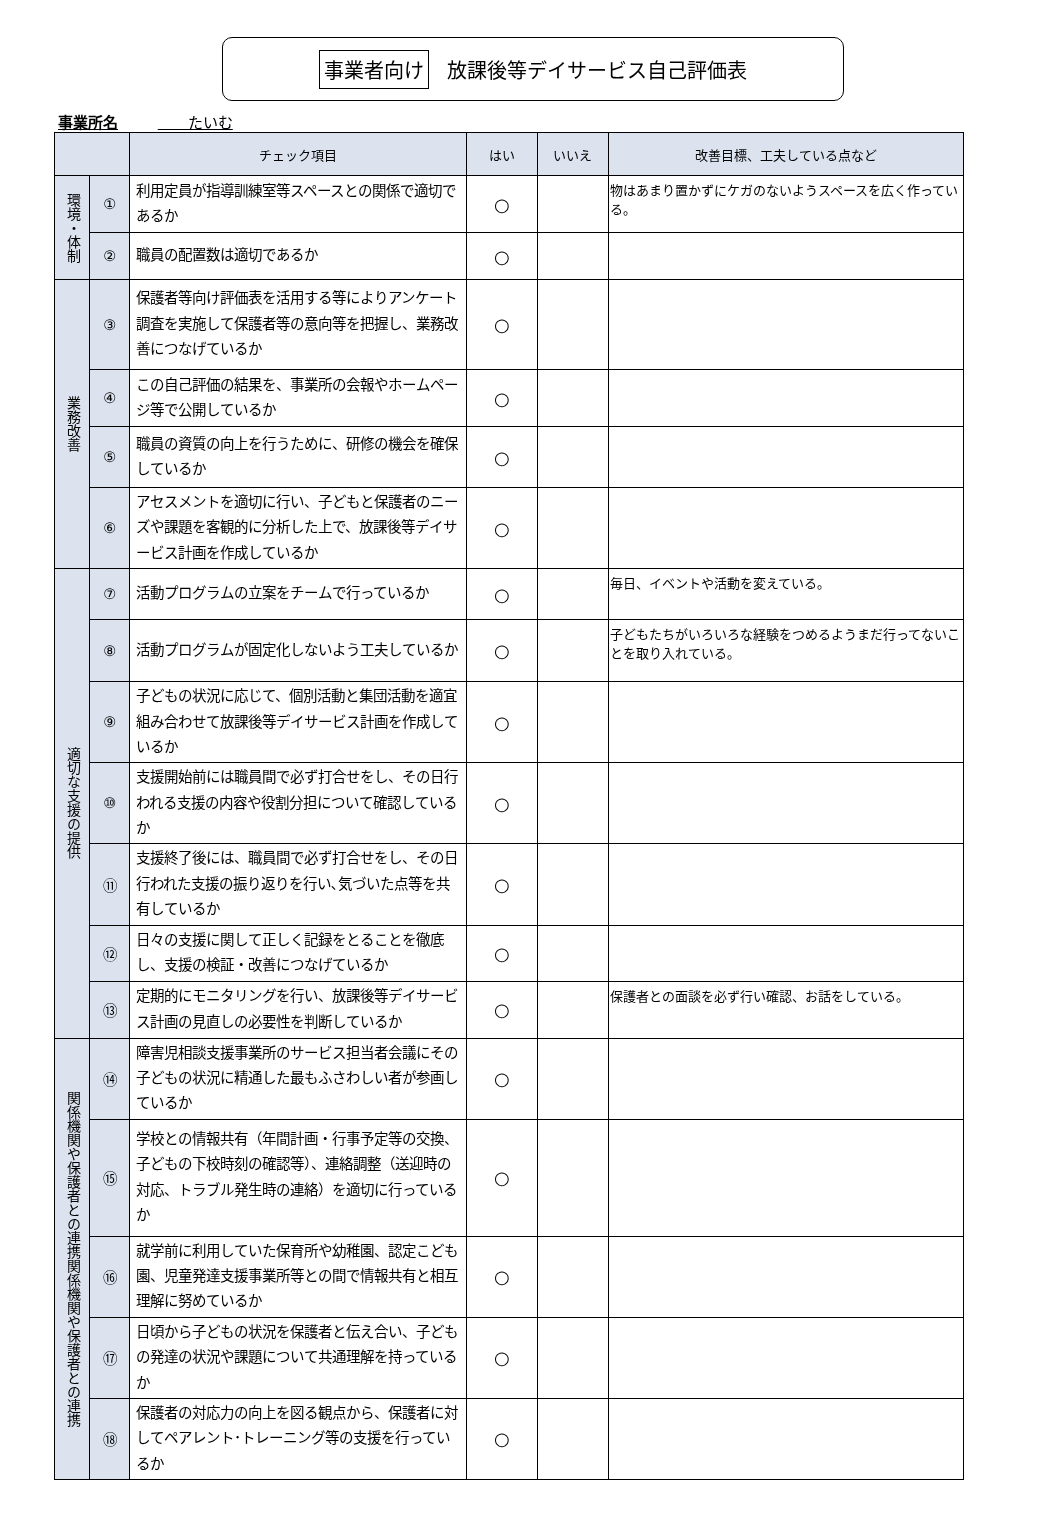事業者向け 放課後等デイサービス自己評価表
事業所名 　　たいむ
| | | チェック項目 | はい | いいえ | 改善目標、工夫している点など |
| --- | --- | --- | --- | --- | --- |
| 環境・体制 | ① | 利用定員が指導訓練室等スペースとの関係で適切であるか | ○ | | 物はあまり置かずにケガのないようスペースを広く作っている。 |
| | ② | 職員の配置数は適切であるか | ○ | | |
| 業務改善 | ③ | 保護者等向け評価表を活用する等によりアンケート調査を実施して保護者等の意向等を把握し、業務改善につなげているか | ○ | | |
| | ④ | この自己評価の結果を、事業所の会報やホームページ等で公開しているか | ○ | | |
| | ⑤ | 職員の資質の向上を行うために、研修の機会を確保しているか | ○ | | |
| | ⑥ | アセスメントを適切に行い、子どもと保護者のニーズや課題を客観的に分析した上で、放課後等デイサービス計画を作成しているか | ○ | | |
| 適切な支援の提供 | ⑦ | 活動プログラムの立案をチームで行っているか | ○ | | 毎日、イベントや活動を変えている。 |
| | ⑧ | 活動プログラムが固定化しないよう工夫しているか | ○ | | 子どもたちがいろいろな経験をつめるようまだ行ってないことを取り入れている。 |
| | ⑨ | 子どもの状況に応じて、個別活動と集団活動を適宜組み合わせて放課後等デイサービス計画を作成しているか | ○ | | |
| | ⑩ | 支援開始前には職員間で必ず打合せをし、その日行われる支援の内容や役割分担について確認しているか | ○ | | |
| | ⑪ | 支援終了後には、職員間で必ず打合せをし、その日行われた支援の振り返りを行い､気づいた点等を共有しているか | ○ | | |
| | ⑫ | 日々の支援に関して正しく記録をとることを徹底し、支援の検証・改善につなげているか | ○ | | |
| | ⑬ | 定期的にモニタリングを行い、放課後等デイサービス計画の見直しの必要性を判断しているか | ○ | | 保護者との面談を必ず行い確認、お話をしている。 |
| 関係機関や保護者との連携関係機関や保護者との連携 | ⑭ | 障害児相談支援事業所のサービス担当者会議にその子どもの状況に精通した最もふさわしい者が参画しているか | ○ | | |
| | ⑮ | 学校との情報共有（年間計画・行事予定等の交換、子どもの下校時刻の確認等）、連絡調整（送迎時の対応、トラブル発生時の連絡）を適切に行っているか | ○ | | |
| | ⑯ | 就学前に利用していた保育所や幼稚園、認定こども園、児童発達支援事業所等との間で情報共有と相互理解に努めているか | ○ | | |
| | ⑰ | 日頃から子どもの状況を保護者と伝え合い、子どもの発達の状況や課題について共通理解を持っているか | ○ | | |
| | ⑱ | 保護者の対応力の向上を図る観点から、保護者に対してペアレント･トレーニング等の支援を行っているか | ○ | | |